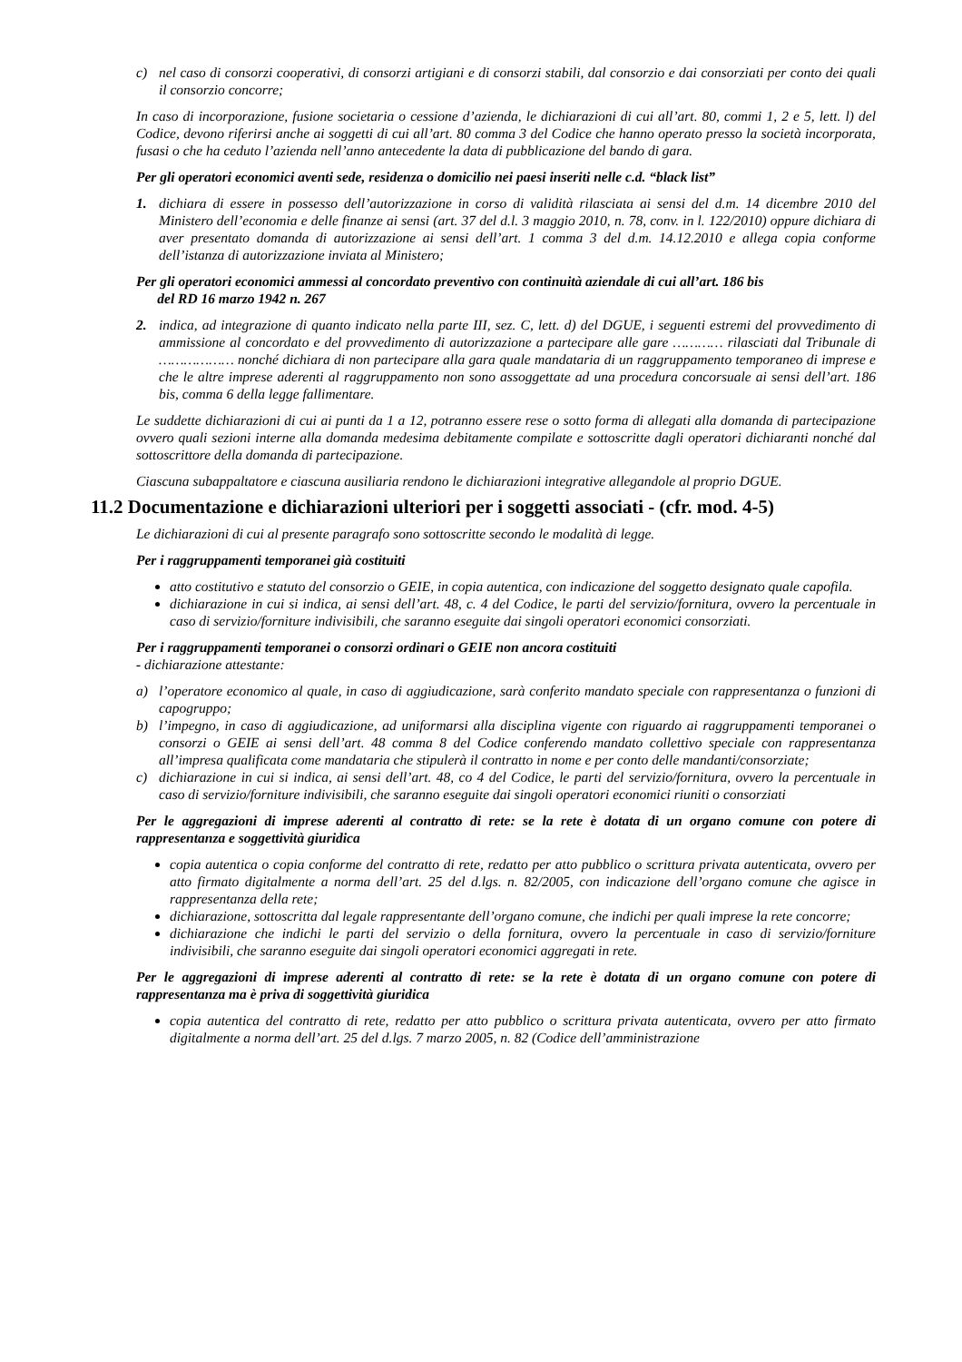c) nel caso di consorzi cooperativi, di consorzi artigiani e di consorzi stabili, dal consorzio e dai consorziati per conto dei quali il consorzio concorre;
In caso di incorporazione, fusione societaria o cessione d’azienda, le dichiarazioni di cui all’art. 80, commi 1, 2 e 5, lett. l) del Codice, devono riferirsi anche ai soggetti di cui all’art. 80 comma 3 del Codice che hanno operato presso la società incorporata, fusasi o che ha ceduto l’azienda nell’anno antecedente la data di pubblicazione del bando di gara.
Per gli operatori economici aventi sede, residenza o domicilio nei paesi inseriti nelle c.d. “black list”
1. dichiara di essere in possesso dell’autorizzazione in corso di validità rilasciata ai sensi del d.m. 14 dicembre 2010 del Ministero dell’economia e delle finanze ai sensi (art. 37 del d.l. 3 maggio 2010, n. 78, conv. in l. 122/2010) oppure dichiara di aver presentato domanda di autorizzazione ai sensi dell’art. 1 comma 3 del d.m. 14.12.2010 e allega copia conforme dell’istanza di autorizzazione inviata al Ministero;
Per gli operatori economici ammessi al concordato preventivo con continuità aziendale di cui all’art. 186 bis
del RD 16 marzo 1942 n. 267
2. indica, ad integrazione di quanto indicato nella parte III, sez. C, lett. d) del DGUE, i seguenti estremi del provvedimento di ammissione al concordato e del provvedimento di autorizzazione a partecipare alle gare ………… rilasciati dal Tribunale di ……………… nonché dichiara di non partecipare alla gara quale mandataria di un raggruppamento temporaneo di imprese e che le altre imprese aderenti al raggruppamento non sono assoggettate ad una procedura concorsuale ai sensi dell’art. 186 bis, comma 6 della legge fallimentare.
Le suddette dichiarazioni di cui ai punti da 1 a 12, potranno essere rese o sotto forma di allegati alla domanda di partecipazione ovvero quali sezioni interne alla domanda medesima debitamente compilate e sottoscritte dagli operatori dichiaranti nonché dal sottoscrittore della domanda di partecipazione.
Ciascuna subappaltatore e ciascuna ausiliaria rendono le dichiarazioni integrative allegandole al proprio DGUE.
11.2 Documentazione e dichiarazioni ulteriori per i soggetti associati - (cfr. mod. 4-5)
Le dichiarazioni di cui al presente paragrafo sono sottoscritte secondo le modalità di legge.
Per i raggruppamenti temporanei già costituiti
atto costitutivo e statuto del consorzio o GEIE, in copia autentica, con indicazione del soggetto designato quale capofila.
dichiarazione in cui si indica, ai sensi dell’art. 48, c. 4 del Codice, le parti del servizio/fornitura, ovvero la percentuale in caso di servizio/forniture indivisibili, che saranno eseguite dai singoli operatori economici consorziati.
Per i raggruppamenti temporanei o consorzi ordinari o GEIE non ancora costituiti
- dichiarazione attestante:
a) l’operatore economico al quale, in caso di aggiudicazione, sarà conferito mandato speciale con rappresentanza o funzioni di capogruppo;
b) l’impegno, in caso di aggiudicazione, ad uniformarsi alla disciplina vigente con riguardo ai raggruppamenti temporanei o consorzi o GEIE ai sensi dell’art. 48 comma 8 del Codice conferendo mandato collettivo speciale con rappresentanza all’impresa qualificata come mandataria che stipulerà il contratto in nome e per conto delle mandanti/consorziate;
c) dichiarazione in cui si indica, ai sensi dell’art. 48, co 4 del Codice, le parti del servizio/fornitura, ovvero la percentuale in caso di servizio/forniture indivisibili, che saranno eseguite dai singoli operatori economici riuniti o consorziati
Per le aggregazioni di imprese aderenti al contratto di rete: se la rete è dotata di un organo comune con potere di rappresentanza e soggettività giuridica
copia autentica o copia conforme del contratto di rete, redatto per atto pubblico o scrittura privata autenticata, ovvero per atto firmato digitalmente a norma dell’art. 25 del d.lgs. n. 82/2005, con indicazione dell’organo comune che agisce in rappresentanza della rete;
dichiarazione, sottoscritta dal legale rappresentante dell’organo comune, che indichi per quali imprese la rete concorre;
dichiarazione che indichi le parti del servizio o della fornitura, ovvero la percentuale in caso di servizio/forniture indivisibili, che saranno eseguite dai singoli operatori economici aggregati in rete.
Per le aggregazioni di imprese aderenti al contratto di rete: se la rete è dotata di un organo comune con potere di rappresentanza ma è priva di soggettività giuridica
copia autentica del contratto di rete, redatto per atto pubblico o scrittura privata autenticata, ovvero per atto firmato digitalmente a norma dell’art. 25 del d.lgs. 7 marzo 2005, n. 82 (Codice dell’amministrazione